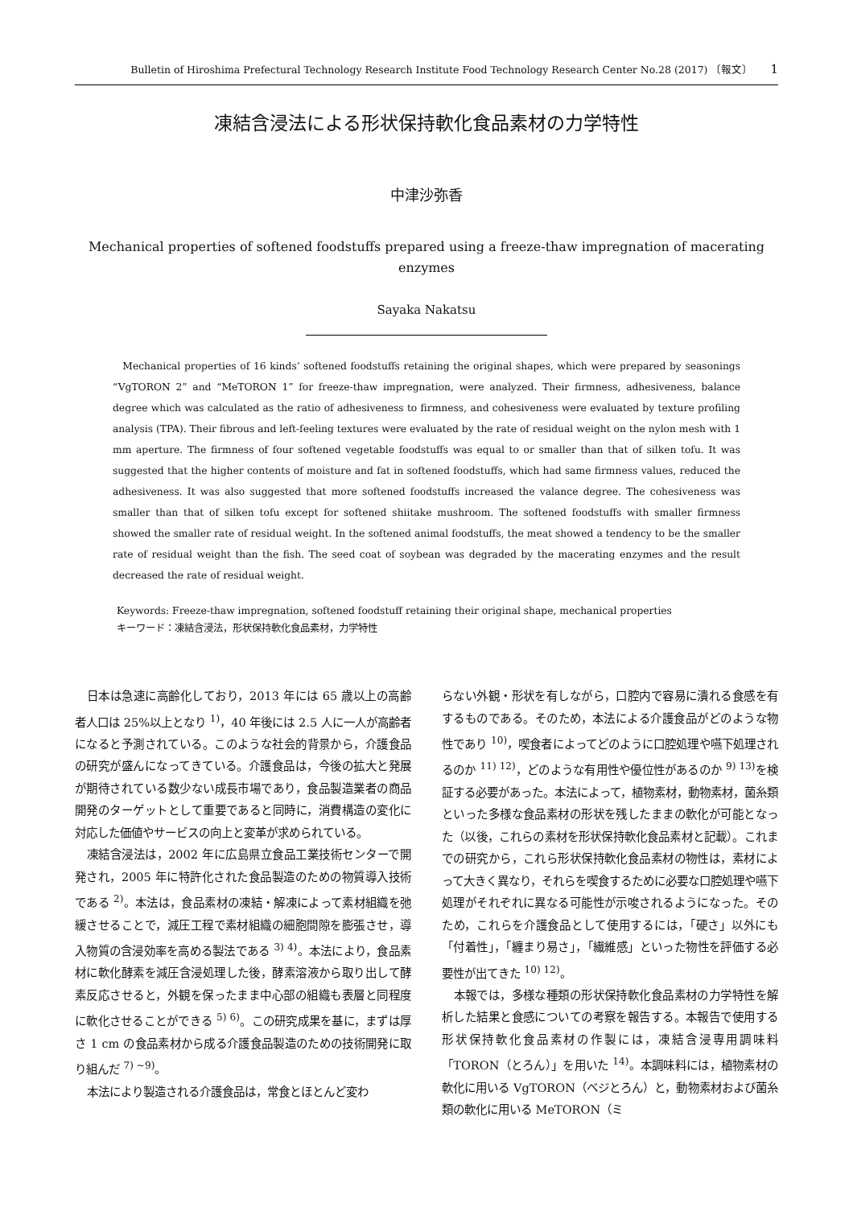Bulletin of Hiroshima Prefectural Technology Research Institute Food Technology Research Center No.28 (2017) 〔報文〕 1
凍結含浸法による形状保持軟化食品素材の力学特性
中津沙弥香
Mechanical properties of softened foodstuffs prepared using a freeze-thaw impregnation of macerating enzymes
Sayaka Nakatsu
Mechanical properties of 16 kinds’ softened foodstuffs retaining the original shapes, which were prepared by seasonings “VgTORON 2” and “MeTORON 1” for freeze-thaw impregnation, were analyzed. Their firmness, adhesiveness, balance degree which was calculated as the ratio of adhesiveness to firmness, and cohesiveness were evaluated by texture profiling analysis (TPA). Their fibrous and left-feeling textures were evaluated by the rate of residual weight on the nylon mesh with 1 mm aperture. The firmness of four softened vegetable foodstuffs was equal to or smaller than that of silken tofu. It was suggested that the higher contents of moisture and fat in softened foodstuffs, which had same firmness values, reduced the adhesiveness. It was also suggested that more softened foodstuffs increased the valance degree. The cohesiveness was smaller than that of silken tofu except for softened shiitake mushroom. The softened foodstuffs with smaller firmness showed the smaller rate of residual weight. In the softened animal foodstuffs, the meat showed a tendency to be the smaller rate of residual weight than the fish. The seed coat of soybean was degraded by the macerating enzymes and the result decreased the rate of residual weight.
Keywords: Freeze-thaw impregnation, softened foodstuff retaining their original shape, mechanical properties
キーワード：凍結含浸法，形状保持軟化食品素材，力学特性
日本は急速に高齢化しており，2013 年には 65 歳以上の高齢者人口は 25%以上となり <sup>1)</sup>，40 年後には 2.5 人に一人が高齢者になると予測されている。このような社会的背景から，介護食品の研究が盛んになってきている。介護食品は，今後の拡大と発展が期待されている数少ない成長市場であり，食品製造業者の商品開発のターゲットとして重要であると同時に，消費構造の変化に対応した価値やサービスの向上と変革が求められている。
凍結含浸法は，2002 年に広島県立食品工業技術センターで開発され，2005 年に特許化された食品製造のための物質導入技術である <sup>2)</sup>。本法は，食品素材の凍結・解凍によって素材組織を弛緩させることで，減圧工程で素材組織の細胞間隙を膨張させ，導入物質の含浸効率を高める製法である <sup>3) 4)</sup>。本法により，食品素材に軟化酵素を減圧含浸処理した後，酵素溶液から取り出して酵素反応させると，外観を保ったまま中心部の組織も表層と同程度に軟化させることができる <sup>5) 6)</sup>。この研究成果を基に，まずは厚さ 1 cm の食品素材から成る介護食品製造のための技術開発に取り組んだ <sup>7) ~9)</sup>。
本法により製造される介護食品は，常食とほとんど変わ
らない外観・形状を有しながら，口腔内で容易に潰れる食感を有するものである。そのため，本法による介護食品がどのような物性であり <sup>10)</sup>，喫食者によってどのように口腔処理や嚥下処理されるのか <sup>11) 12)</sup>，どのような有用性や優位性があるのか <sup>9) 13)</sup>を検証する必要があった。本法によって，植物素材，動物素材，菌糸類といった多様な食品素材の形状を残したままの軟化が可能となった（以後，これらの素材を形状保持軟化食品素材と記載）。これまでの研究から，これら形状保持軟化食品素材の物性は，素材によって大きく異なり，それらを喫食するために必要な口腔処理や嚥下処理がそれぞれに異なる可能性が示唆されるようになった。そのため，これらを介護食品として使用するには，「硬さ」以外にも「付着性」，「纏まり易さ」，「繊維感」といった物性を評価する必要性が出てきた <sup>10) 12)</sup>。
本報では，多様な種類の形状保持軟化食品素材の力学特性を解析した結果と食感についての考察を報告する。本報告で使用する形状保持軟化食品素材の作製には，凍結含浸専用調味料「TORON（とろん）」を用いた <sup>14)</sup>。本調味料には，植物素材の軟化に用いる VgTORON（ベジとろん）と，動物素材および菌糸類の軟化に用いる MeTORON（ミ